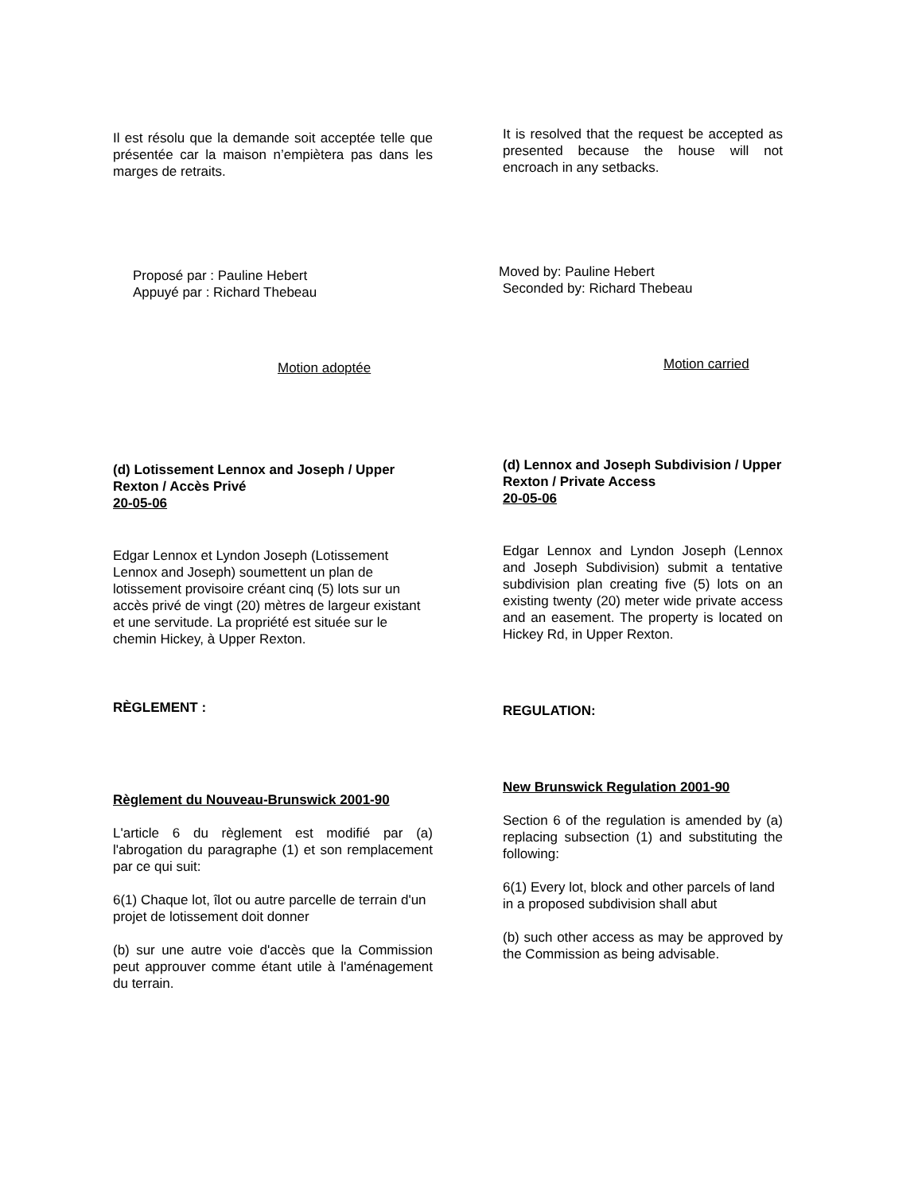Il est résolu que la demande soit acceptée telle que présentée car la maison n’empiètera pas dans les marges de retraits.
Proposé par : Pauline Hebert
Appuyé par : Richard Thebeau
Motion adoptée
(d) Lotissement Lennox and Joseph / Upper Rexton / Accès Privé
20-05-06
Edgar Lennox et Lyndon Joseph (Lotissement Lennox and Joseph) soumettent un plan de lotissement provisoire créant cinq (5) lots sur un accès privé de vingt (20) mètres de largeur existant et une servitude. La propriété est située sur le chemin Hickey, à Upper Rexton.
RÈGLEMENT :
Règlement du Nouveau-Brunswick 2001-90
L'article 6 du règlement est modifié par (a) l'abrogation du paragraphe (1) et son remplacement par ce qui suit:
6(1) Chaque lot, îlot ou autre parcelle de terrain d'un projet de lotissement doit donner
(b) sur une autre voie d'accès que la Commission peut approuver comme étant utile à l'aménagement du terrain.
It is resolved that the request be accepted as presented because the house will not encroach in any setbacks.
Moved by: Pauline Hebert
Seconded by: Richard Thebeau
Motion carried
(d) Lennox and Joseph Subdivision / Upper Rexton / Private Access
20-05-06
Edgar Lennox and Lyndon Joseph (Lennox and Joseph Subdivision) submit a tentative subdivision plan creating five (5) lots on an existing twenty (20) meter wide private access and an easement. The property is located on Hickey Rd, in Upper Rexton.
REGULATION:
New Brunswick Regulation 2001-90
Section 6 of the regulation is amended by (a) replacing subsection (1) and substituting the following:
6(1) Every lot, block and other parcels of land in a proposed subdivision shall abut
(b) such other access as may be approved by the Commission as being advisable.